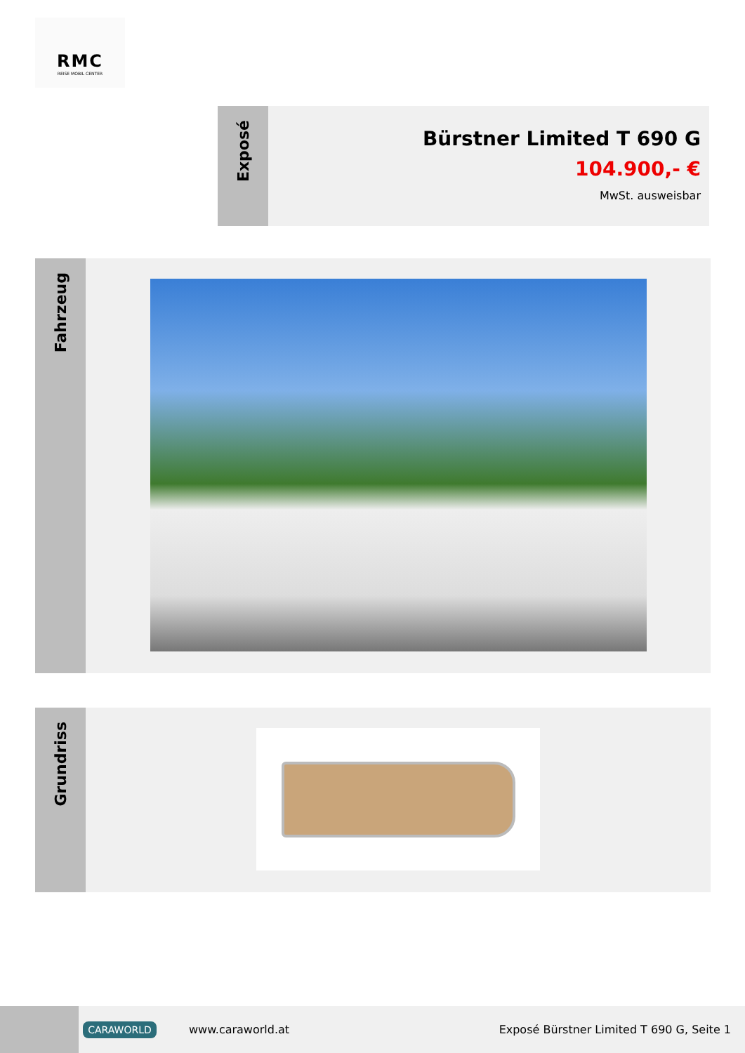RMC
REISE MOBIL CENTER
Exposé
Bürstner Limited T 690 G
104.900,- €
MwSt. ausweisbar
Fahrzeug
Grundriss
CARAWORLD
www.caraworld.at
Exposé Bürstner Limited T 690 G, Seite 1